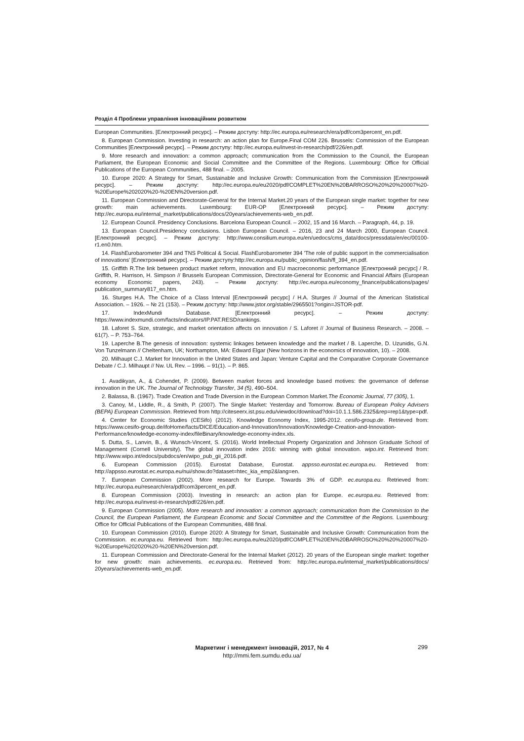Розділ 4 Проблеми управління інноваційним розвитком
European Communities. [Електронний ресурс]. – Режим доступу: http://ec.europa.eu/research/era/pdf/com3percent_en.pdf.
8. European Commission. Investing in research: an action plan for Europe.Final COM 226. Brussels: Commission of the European Communities [Електронний ресурс]. – Режим доступу: http://ec.europa.eu/invest-in-research/pdf/226/en.pdf.
9. More research and innovation: a common approach; communication from the Commission to the Council, the European Parliament, the European Economic and Social Committee and the Committee of the Regions. Luxembourg: Office for Official Publications of the European Communities, 488 final. – 2005.
10. Europe 2020: A Strategy for Smart, Sustainable and Inclusive Growth: Communication from the Commission [Електронний ресурс]. – Режим доступу: http://ec.europa.eu/eu2020/pdf/COMPLET%20EN%20BARROSO%20%20%20007%20-%20Europe%202020%20-%20EN%20version.pdf.
11. European Commission and Directorate-General for the Internal Market.20 years of the European single market: together for new growth: main achievements. Luxembourg: EUR-OP [Електронний ресурс]. – Режим доступу: http://ec.europa.eu/internal_market/publications/docs/20years/achievements-web_en.pdf.
12. European Council. Presidency Conclusions. Barcelona European Council. – 2002, 15 and 16 March. – Paragraph, 44, p. 19.
13. European Council.Presidency conclusions. Lisbon European Council. – 2016, 23 and 24 March 2000, European Council. [Електронний ресурс]. – Режим доступу: http://www.consilium.europa.eu/en/uedocs/cms_data/docs/pressdata/en/ec/00100-r1.en0.htm.
14. FlashEurobarometer 394 and TNS Political & Social. FlashEurobarometer 394 'The role of public support in the commercialisation of innovations' [Електронний ресурс]. – Режим доступу:http://ec.europa.eu/public_opinion/flash/fl_394_en.pdf.
15. Griffith R.The link between product market reform, innovation and EU macroeconomic performance [Електронний ресурс] / R. Griffith, R. Harrison, H. Simpson // Brussels European Commission, Directorate-General for Economic and Financial Affairs (European economy Economic papers, 243). – Режим доступу: http://ec.europa.eu/economy_finance/publications/pages/ publication_summary817_en.htm.
16. Sturges H.A. The Choice of a Class Interval [Електронний ресурс] / H.A. Sturges // Journal of the American Statistical Association. – 1926. – № 21 (153). – Режим доступу: http://www.jstor.org/stable/2965501?origin=JSTOR-pdf.
17. IndexMundi Database. [Електронний ресурс]. – Режим доступу: https://www.indexmundi.com/facts/indicators/IP.PAT.RESD/rankings.
18. Laforet S. Size, strategic, and market orientation affects on innovation / S. Laforet // Journal of Business Research. – 2008. – 61(7). – P. 753–764.
19. Laperche B.The genesis of innovation: systemic linkages between knowledge and the market / B. Laperche, D. Uzunidis, G.N. Von Tunzelmann // Cheltenham, UK; Northampton, MA: Edward Elgar (New horizons in the economics of innovation, 10). – 2008.
20. Milhaupt C.J. Market for Innovation in the United States and Japan: Venture Capital and the Comparative Corporate Governance Debate / C.J. Milhaupt // Nw. UL Rev. – 1996. – 91(1). – P. 865.
1. Avadikyan, A., & Cohendet, P. (2009). Between market forces and knowledge based motives: the governance of defense innovation in the UK. The Journal of Technology Transfer, 34 (5), 490–504.
2. Balassa, B. (1967). Trade Creation and Trade Diversion in the European Common Market.The Economic Journal, 77 (305), 1.
3. Canoy, M., Liddle, R., & Smith, P. (2007). The Single Market: Yesterday and Tomorrow. Bureau of European Policy Advisers (BEPA) European Commission. Retrieved from http://citeseerx.ist.psu.edu/viewdoc/download?doi=10.1.1.586.2325&rep=rep1&type=pdf.
4. Center for Economic Studies (CESifo) (2012). Knowledge Economy Index, 1995-2012. cesifo-group.de. Retrieved from: https://www.cesifo-group.de/ifoHome/facts/DICE/Education-and-Innovation/Innovation/Knowledge-Creation-and-Innovation-Performance/knowledge-economy-index/fileBinary/knowledge-economy-index.xls.
5. Dutta, S., Lanvin, B., & Wunsch-Vincent, S. (2016). World Intellectual Property Organization and Johnson Graduate School of Management (Cornell University). The global innovation index 2016: winning with global innovation. wipo.int. Retrieved from: http://www.wipo.int/edocs/pubdocs/en/wipo_pub_gii_2016.pdf.
6. European Commission (2015). Eurostat Database, Eurostat. appsso.eurostat.ec.europa.eu. Retrieved from: http://appsso.eurostat.ec.europa.eu/nui/show.do?dataset=htec_kia_emp2&lang=en.
7. European Commission (2002). More research for Europe. Towards 3% of GDP. ec.europa.eu. Retrieved from: http://ec.europa.eu/research/era/pdf/com3percent_en.pdf.
8. European Commission (2003). Investing in research: an action plan for Europe. ec.europa.eu. Retrieved from: http://ec.europa.eu/invest-in-research/pdf/226/en.pdf.
9. European Commission (2005). More research and innovation: a common approach; communication from the Commission to the Council, the European Parliament, the European Economic and Social Committee and the Committee of the Regions. Luxembourg: Office for Official Publications of the European Communities, 488 final.
10. European Commission (2010). Europe 2020: A Strategy for Smart, Sustainable and Inclusive Growth: Communication from the Commission. ec.europa.eu. Retrieved from: http://ec.europa.eu/eu2020/pdf/COMPLET%20EN%20BARROSO%20%20%20007%20-%20Europe%202020%20-%20EN%20version.pdf.
11. European Commission and Directorate-General for the Internal Market (2012). 20 years of the European single market: together for new growth: main achievements. ec.europa.eu. Retrieved from: http://ec.europa.eu/internal_market/publications/docs/ 20years/achievements-web_en.pdf.
Маркетинг і менеджмент інновацій, 2017, № 4
http://mmi.fem.sumdu.edu.ua/
299